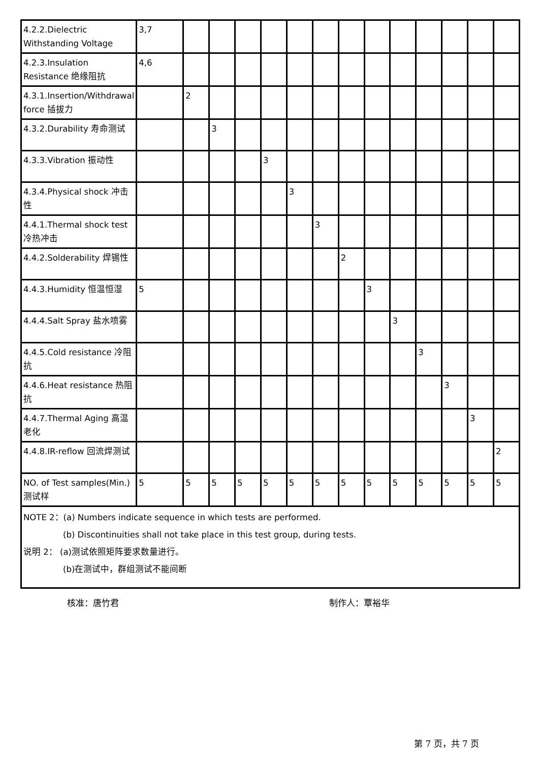| 4.2.2.Dielectric Withstanding Voltage | 3,7 | | | | | | | | | | | | | |
| 4.2.3.Insulation Resistance 绝缘阻抗 | 4,6 | | | | | | | | | | | | | |
| 4.3.1.Insertion/Withdrawal force 插拔力 | | 2 | | | | | | | | | | | | |
| 4.3.2.Durability 寿命测试 | | | 3 | | | | | | | | | | | |
| 4.3.3.Vibration 振动性 | | | | | 3 | | | | | | | | | |
| 4.3.4.Physical shock 冲击性 | | | | | | 3 | | | | | | | | |
| 4.4.1.Thermal shock test 冷热冲击 | | | | | | | 3 | | | | | | | |
| 4.4.2.Solderability 焊锡性 | | | | | | | | 2 | | | | | | |
| 4.4.3.Humidity 恒温恒湿 | 5 | | | | | | | | 3 | | | | | |
| 4.4.4.Salt Spray 盐水喷雾 | | | | | | | | | | 3 | | | | |
| 4.4.5.Cold resistance 冷阻抗 | | | | | | | | | | | 3 | | | |
| 4.4.6.Heat resistance 热阻抗 | | | | | | | | | | | | 3 | | |
| 4.4.7.Thermal Aging 高温老化 | | | | | | | | | | | | | 3 | |
| 4.4.8.IR-reflow 回流焊测试 | | | | | | | | | | | | | | 2 |
| NO. of Test samples(Min.) 测试样 | 5 | 5 | 5 | 5 | 5 | 5 | 5 | 5 | 5 | 5 | 5 | 5 | 5 | 5 |
| NOTE 2：(a) Numbers indicate sequence in which tests are performed. (b) Discontinuities shall not take place in this test group, during tests. 说明 2： (a)测试依照矩阵要求数量进行。 (b)在测试中，群组测试不能间断 | | | | | | | | | | | | | | |
核准：唐竹君 制作人：覃裕华
第 7 页，共 7 页